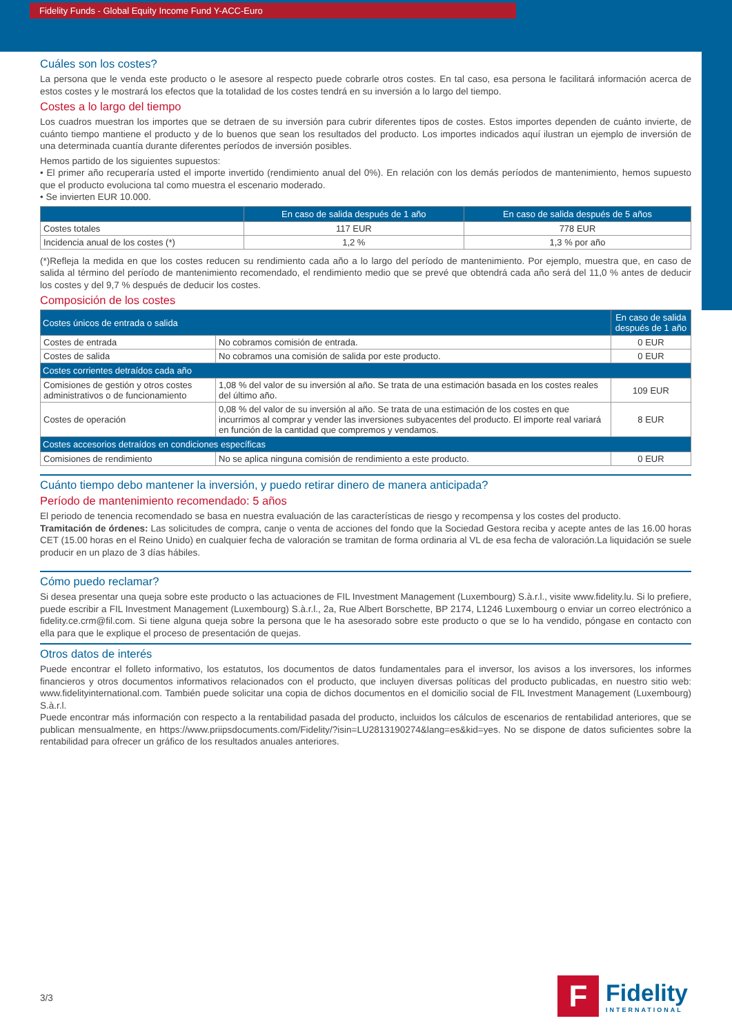Fidelity Funds - Global Equity Income Fund Y-ACC-Euro
Cuáles son los costes?
La persona que le venda este producto o le asesore al respecto puede cobrarle otros costes. En tal caso, esa persona le facilitará información acerca de estos costes y le mostrará los efectos que la totalidad de los costes tendrá en su inversión a lo largo del tiempo.
Costes a lo largo del tiempo
Los cuadros muestran los importes que se detraen de su inversión para cubrir diferentes tipos de costes. Estos importes dependen de cuánto invierte, de cuánto tiempo mantiene el producto y de lo buenos que sean los resultados del producto. Los importes indicados aquí ilustran un ejemplo de inversión de una determinada cuantía durante diferentes períodos de inversión posibles.
Hemos partido de los siguientes supuestos:
• El primer año recuperaría usted el importe invertido (rendimiento anual del 0%). En relación con los demás períodos de mantenimiento, hemos supuesto que el producto evoluciona tal como muestra el escenario moderado.
• Se invierten EUR 10.000.
| | En caso de salida después de 1 año | En caso de salida después de 5 años |
| --- | --- | --- |
| Costes totales | 117 EUR | 778 EUR |
| Incidencia anual de los costes (*) | 1,2 % | 1,3 % por año |
(*)Refleja la medida en que los costes reducen su rendimiento cada año a lo largo del período de mantenimiento. Por ejemplo, muestra que, en caso de salida al término del período de mantenimiento recomendado, el rendimiento medio que se prevé que obtendrá cada año será del 11,0 % antes de deducir los costes y del 9,7 % después de deducir los costes.
Composición de los costes
| Costes únicos de entrada o salida | | En caso de salida después de 1 año |
| --- | --- | --- |
| Costes de entrada | No cobramos comisión de entrada. | 0 EUR |
| Costes de salida | No cobramos una comisión de salida por este producto. | 0 EUR |
| Costes corrientes detraídos cada año | | |
| Comisiones de gestión y otros costes administrativos o de funcionamiento | 1,08 % del valor de su inversión al año. Se trata de una estimación basada en los costes reales del último año. | 109 EUR |
| Costes de operación | 0,08 % del valor de su inversión al año. Se trata de una estimación de los costes en que incurrimos al comprar y vender las inversiones subyacentes del producto. El importe real variará en función de la cantidad que compremos y vendamos. | 8 EUR |
| Costes accesorios detraídos en condiciones específicas | | |
| Comisiones de rendimiento | No se aplica ninguna comisión de rendimiento a este producto. | 0 EUR |
Cuánto tiempo debo mantener la inversión, y puedo retirar dinero de manera anticipada?
Período de mantenimiento recomendado: 5 años
El periodo de tenencia recomendado se basa en nuestra evaluación de las características de riesgo y recompensa y los costes del producto.
Tramitación de órdenes: Las solicitudes de compra, canje o venta de acciones del fondo que la Sociedad Gestora reciba y acepte antes de las 16.00 horas CET (15.00 horas en el Reino Unido) en cualquier fecha de valoración se tramitan de forma ordinaria al VL de esa fecha de valoración.La liquidación se suele producir en un plazo de 3 días hábiles.
Cómo puedo reclamar?
Si desea presentar una queja sobre este producto o las actuaciones de FIL Investment Management (Luxembourg) S.à.r.l., visite www.fidelity.lu. Si lo prefiere, puede escribir a FIL Investment Management (Luxembourg) S.à.r.l., 2a, Rue Albert Borschette, BP 2174, L1246 Luxembourg o enviar un correo electrónico a fidelity.ce.crm@fil.com. Si tiene alguna queja sobre la persona que le ha asesorado sobre este producto o que se lo ha vendido, póngase en contacto con ella para que le explique el proceso de presentación de quejas.
Otros datos de interés
Puede encontrar el folleto informativo, los estatutos, los documentos de datos fundamentales para el inversor, los avisos a los inversores, los informes financieros y otros documentos informativos relacionados con el producto, que incluyen diversas políticas del producto publicadas, en nuestro sitio web: www.fidelityinternational.com. También puede solicitar una copia de dichos documentos en el domicilio social de FIL Investment Management (Luxembourg) S.à.r.l.
Puede encontrar más información con respecto a la rentabilidad pasada del producto, incluidos los cálculos de escenarios de rentabilidad anteriores, que se publican mensualmente, en https://www.priipsdocuments.com/Fidelity/?isin=LU2813190274&lang=es&kid=yes. No se dispone de datos suficientes sobre la rentabilidad para ofrecer un gráfico de los resultados anuales anteriores.
3/3
F
Fidelity
INTERNATIONAL